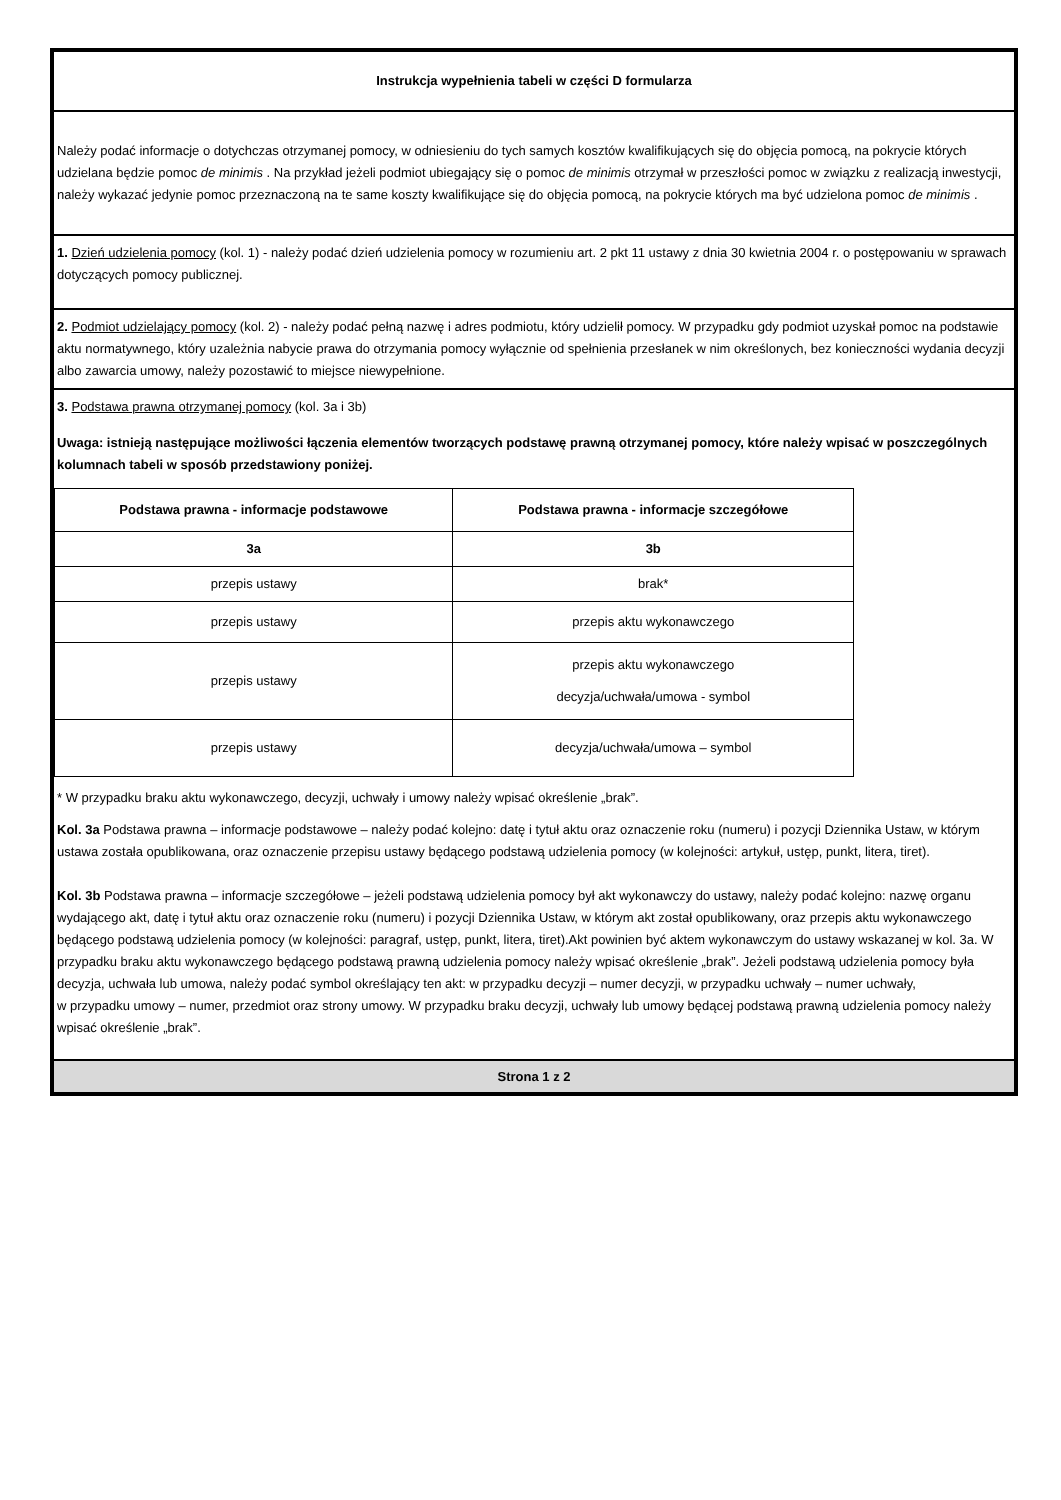Instrukcja wypełnienia tabeli w części D formularza
Należy podać informacje o dotychczas otrzymanej pomocy, w odniesieniu do tych samych kosztów kwalifikujących się do objęcia pomocą, na pokrycie których udzielana będzie pomoc de minimis . Na przykład jeżeli podmiot ubiegający się o pomoc de minimis otrzymał w przeszłości pomoc w związku z realizacją inwestycji, należy wykazać jedynie pomoc przeznaczoną na te same koszty kwalifikujące się do objęcia pomocą, na pokrycie których ma być udzielona pomoc de minimis .
1. Dzień udzielenia pomocy (kol. 1) - należy podać dzień udzielenia pomocy w rozumieniu art. 2 pkt 11 ustawy z dnia 30 kwietnia 2004 r. o postępowaniu w sprawach dotyczących pomocy publicznej.
2. Podmiot udzielający pomocy (kol. 2) - należy podać pełną nazwę i adres podmiotu, który udzielił pomocy. W przypadku gdy podmiot uzyskał pomoc na podstawie aktu normatywnego, który uzależnia nabycie prawa do otrzymania pomocy wyłącznie od spełnienia przesłanek w nim określonych, bez konieczności wydania decyzji albo zawarcia umowy, należy pozostawić to miejsce niewypełnione.
3. Podstawa prawna otrzymanej pomocy (kol. 3a i 3b)
Uwaga: istnieją następujące możliwości łączenia elementów tworzących podstawę prawną otrzymanej pomocy, które należy wpisać w poszczególnych kolumnach tabeli w sposób przedstawiony poniżej.
| Podstawa prawna - informacje podstawowe | Podstawa prawna - informacje szczegółowe |
| --- | --- |
| 3a | 3b |
| przepis ustawy | brak* |
| przepis ustawy | przepis aktu wykonawczego |
| przepis ustawy | przepis aktu wykonawczego decyzja/uchwała/umowa - symbol |
| przepis ustawy | decyzja/uchwała/umowa – symbol |
* W przypadku braku aktu wykonawczego, decyzji, uchwały i umowy należy wpisać określenie „brak”.
Kol. 3a Podstawa prawna – informacje podstawowe – należy podać kolejno: datę i tytuł aktu oraz oznaczenie roku (numeru) i pozycji Dziennika Ustaw, w którym ustawa została opublikowana, oraz oznaczenie przepisu ustawy będącego podstawą udzielenia pomocy (w kolejności: artykuł, ustęp, punkt, litera, tiret).
Kol. 3b Podstawa prawna – informacje szczegółowe – jeżeli podstawą udzielenia pomocy był akt wykonawczy do ustawy, należy podać kolejno: nazwę organu wydającego akt, datę i tytuł aktu oraz oznaczenie roku (numeru) i pozycji Dziennika Ustaw, w którym akt został opublikowany, oraz przepis aktu wykonawczego będącego podstawą udzielenia pomocy (w kolejności: paragraf, ustęp, punkt, litera, tiret).Akt powinien być aktem wykonawczym do ustawy wskazanej w kol. 3a. W przypadku braku aktu wykonawczego będącego podstawą prawną udzielenia pomocy należy wpisać określenie „brak”. Jeżeli podstawą udzielenia pomocy była decyzja, uchwała lub umowa, należy podać symbol określający ten akt: w przypadku decyzji – numer decyzji, w przypadku uchwały – numer uchwały,
w przypadku umowy – numer, przedmiot oraz strony umowy. W przypadku braku decyzji, uchwały lub umowy będącej podstawą prawną udzielenia pomocy należy wpisać określenie „brak”.
Strona 1 z 2